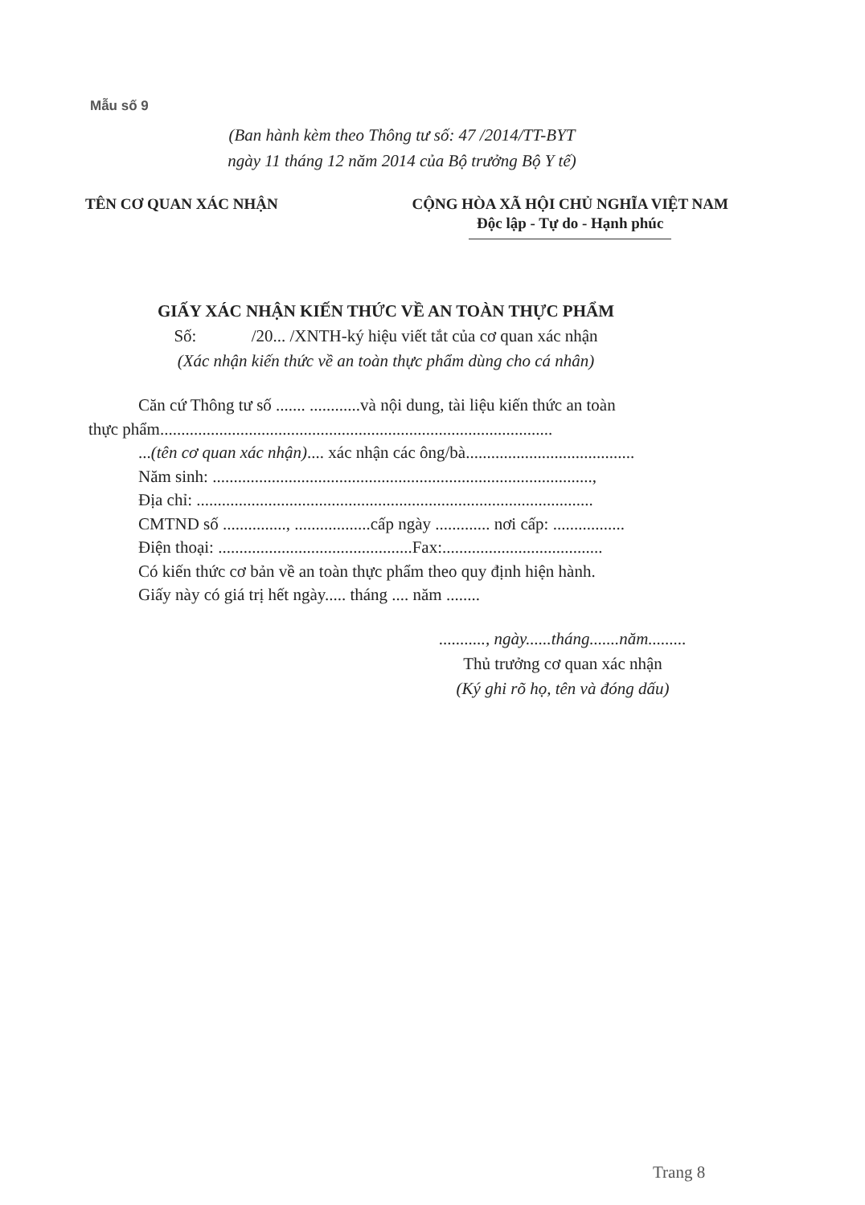Mẫu số 9
(Ban hành kèm theo Thông tư số: 47 /2014/TT-BYT
ngày 11 tháng 12 năm 2014 của Bộ trưởng Bộ Y tế)
TÊN CƠ QUAN XÁC NHẬN CỘNG HÒA XÃ HỘI CHỦ NGHĨA VIỆT NAM
Độc lập - Tự do - Hạnh phúc
GIẤY XÁC NHẬN KIẾN THỨC VỀ AN TOÀN THỰC PHẨM
Số: /20... /XNTH-ký hiệu viết tắt của cơ quan xác nhận
(Xác nhận kiến thức về an toàn thực phẩm dùng cho cá nhân)
Căn cứ Thông tư số ....... ............và nội dung, tài liệu kiến thức an toàn
thực phẩm.............................................................................................
...(tên cơ quan xác nhận).... xác nhận các ông/bà........................................
Năm sinh: ..........................................................................................,
Địa chỉ: ..............................................................................................
CMTND số ..............., ..................cấp ngày ............. nơi cấp: .................
Điện thoại: ..............................................Fax:......................................
Có kiến thức cơ bản về an toàn thực phẩm theo quy định hiện hành.
Giấy này có giá trị hết ngày..... tháng .... năm ........
..........., ngày......tháng.......năm.........
Thủ trưởng cơ quan xác nhận
(Ký ghi rõ họ, tên và đóng dấu)
Trang 8